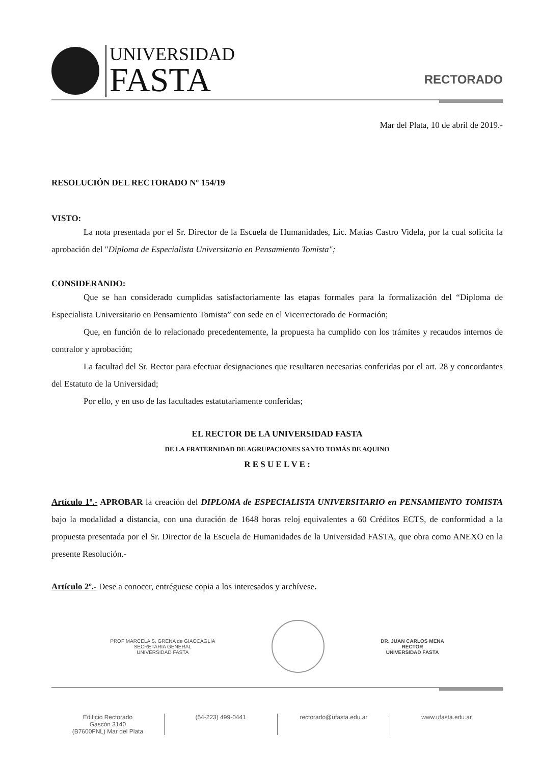UNIVERSIDAD
FASTA
RECTORADO
Mar del Plata, 10 de abril de 2019.-
RESOLUCIÓN DEL RECTORADO Nº 154/19
VISTO:
La nota presentada por el Sr. Director de la Escuela de Humanidades, Lic. Matías Castro Videla, por la cual solicita la aprobación del "Diploma de Especialista Universitario en Pensamiento Tomista";
CONSIDERANDO:
Que se han considerado cumplidas satisfactoriamente las etapas formales para la formalización del “Diploma de Especialista Universitario en Pensamiento Tomista” con sede en el Vicerrectorado de Formación;
Que, en función de lo relacionado precedentemente, la propuesta ha cumplido con los trámites y recaudos internos de contralor y aprobación;
La facultad del Sr. Rector para efectuar designaciones que resultaren necesarias conferidas por el art. 28 y concordantes del Estatuto de la Universidad;
Por ello, y en uso de las facultades estatutariamente conferidas;
EL RECTOR DE LA UNIVERSIDAD FASTA
DE LA FRATERNIDAD DE AGRUPACIONES SANTO TOMÁS DE AQUINO
R E S U E L V E :
Artículo 1º.- APROBAR la creación del DIPLOMA de ESPECIALISTA UNIVERSITARIO en PENSAMIENTO TOMISTA bajo la modalidad a distancia, con una duración de 1648 horas reloj equivalentes a 60 Créditos ECTS, de conformidad a la propuesta presentada por el Sr. Director de la Escuela de Humanidades de la Universidad FASTA, que obra como ANEXO en la presente Resolución.-
Artículo 2º.- Dese a conocer, entréguese copia a los interesados y archívese.
PROF MARCELA S. GRENA de GIACCAGLIA
SECRETARIA GENERAL
UNIVERSIDAD FASTA
DR. JUAN CARLOS MENA
RECTOR
UNIVERSIDAD FASTA
Edificio Rectorado
Gascón 3140
(B7600FNL) Mar del Plata
(54-223) 499-0441 rectorado@ufasta.edu.ar www.ufasta.edu.ar